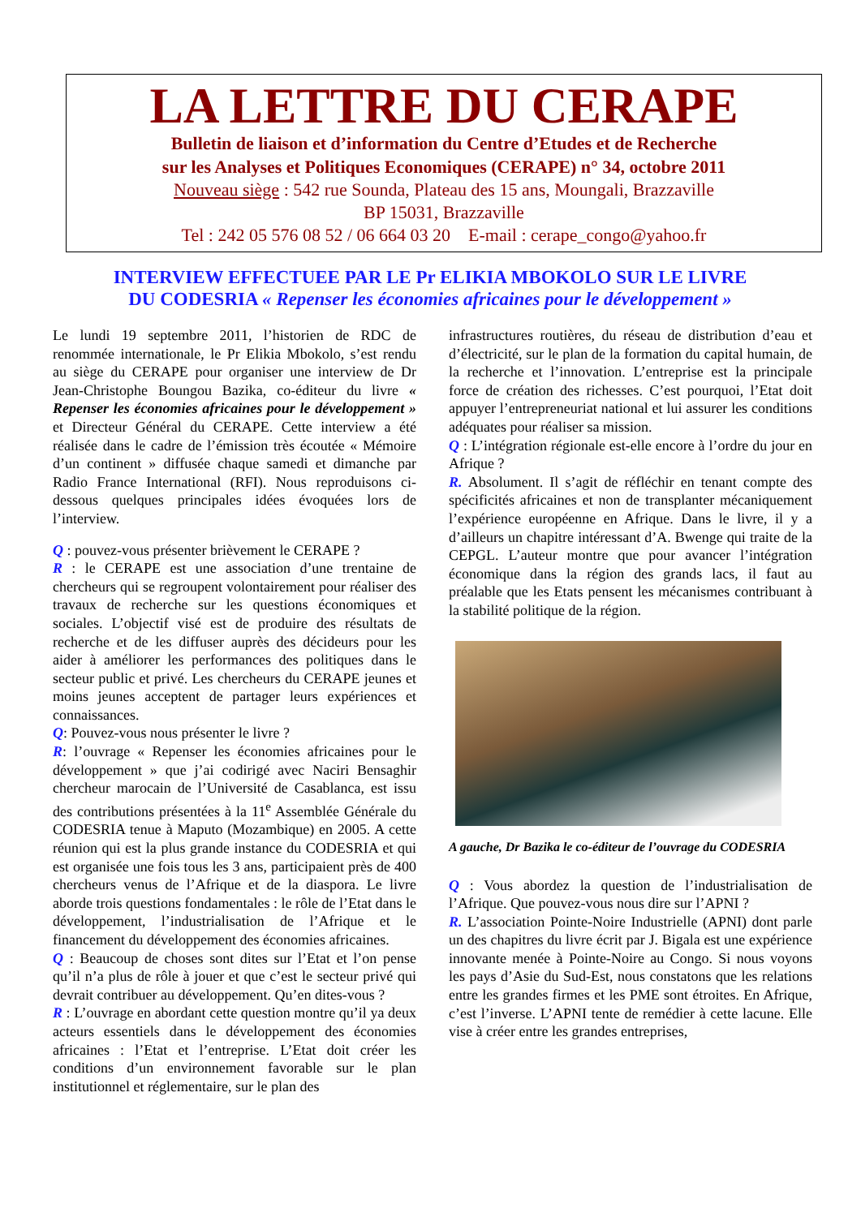LA LETTRE DU CERAPE
Bulletin de liaison et d’information du Centre d’Etudes et de Recherche
sur les Analyses et Politiques Economiques (CERAPE) n° 34, octobre 2011
Nouveau siège : 542 rue Sounda, Plateau des 15 ans, Moungali, Brazzaville
BP 15031, Brazzaville
Tel : 242 05 576 08 52 / 06 664 03 20 E-mail : cerape_congo@yahoo.fr
INTERVIEW EFFECTUEE PAR LE Pr ELIKIA MBOKOLO SUR LE LIVRE
DU CODESRIA « Repenser les économies africaines pour le développement »
Le lundi 19 septembre 2011, l’historien de RDC de renommée internationale, le Pr Elikia Mbokolo, s’est rendu au siège du CERAPE pour organiser une interview de Dr Jean-Christophe Boungou Bazika, co-éditeur du livre « Repenser les économies africaines pour le développement » et Directeur Général du CERAPE. Cette interview a été réalisée dans le cadre de l’émission très écoutée « Mémoire d’un continent » diffusée chaque samedi et dimanche par Radio France International (RFI). Nous reproduisons ci-dessous quelques principales idées évoquées lors de l’interview.
Q : pouvez-vous présenter brièvement le CERAPE ?
R : le CERAPE est une association d’une trentaine de chercheurs qui se regroupent volontairement pour réaliser des travaux de recherche sur les questions économiques et sociales. L’objectif visé est de produire des résultats de recherche et de les diffuser auprès des décideurs pour les aider à améliorer les performances des politiques dans le secteur public et privé. Les chercheurs du CERAPE jeunes et moins jeunes acceptent de partager leurs expériences et connaissances.
Q: Pouvez-vous nous présenter le livre ?
R: l’ouvrage « Repenser les économies africaines pour le développement » que j’ai codirigé avec Naciri Bensaghir chercheur marocain de l’Université de Casablanca, est issu des contributions présentées à la 11<sup>e</sup> Assemblée Générale du CODESRIA tenue à Maputo (Mozambique) en 2005. A cette réunion qui est la plus grande instance du CODESRIA et qui est organisée une fois tous les 3 ans, participaient près de 400 chercheurs venus de l’Afrique et de la diaspora. Le livre aborde trois questions fondamentales : le rôle de l’Etat dans le développement, l’industrialisation de l’Afrique et le financement du développement des économies africaines.
Q : Beaucoup de choses sont dites sur l’Etat et l’on pense qu’il n’a plus de rôle à jouer et que c’est le secteur privé qui devrait contribuer au développement. Qu’en dites-vous ?
R : L’ouvrage en abordant cette question montre qu’il ya deux acteurs essentiels dans le développement des économies africaines : l’Etat et l’entreprise. L’Etat doit créer les conditions d’un environnement favorable sur le plan institutionnel et réglementaire, sur le plan des
infrastructures routières, du réseau de distribution d’eau et d’électricité, sur le plan de la formation du capital humain, de la recherche et l’innovation. L’entreprise est la principale force de création des richesses. C’est pourquoi, l’Etat doit appuyer l’entrepreneuriat national et lui assurer les conditions adéquates pour réaliser sa mission.
Q : L’intégration régionale est-elle encore à l’ordre du jour en Afrique ?
R. Absolument. Il s’agit de réfléchir en tenant compte des spécificités africaines et non de transplanter mécaniquement l’expérience européenne en Afrique. Dans le livre, il y a d’ailleurs un chapitre intéressant d’A. Bwenge qui traite de la CEPGL. L’auteur montre que pour avancer l’intégration économique dans la région des grands lacs, il faut au préalable que les Etats pensent les mécanismes contribuant à la stabilité politique de la région.
A gauche, Dr Bazika le co-éditeur de l’ouvrage du CODESRIA
Q : Vous abordez la question de l’industrialisation de l’Afrique. Que pouvez-vous nous dire sur l’APNI ?
R. L’association Pointe-Noire Industrielle (APNI) dont parle un des chapitres du livre écrit par J. Bigala est une expérience innovante menée à Pointe-Noire au Congo. Si nous voyons les pays d’Asie du Sud-Est, nous constatons que les relations entre les grandes firmes et les PME sont étroites. En Afrique, c’est l’inverse. L’APNI tente de remédier à cette lacune. Elle vise à créer entre les grandes entreprises,